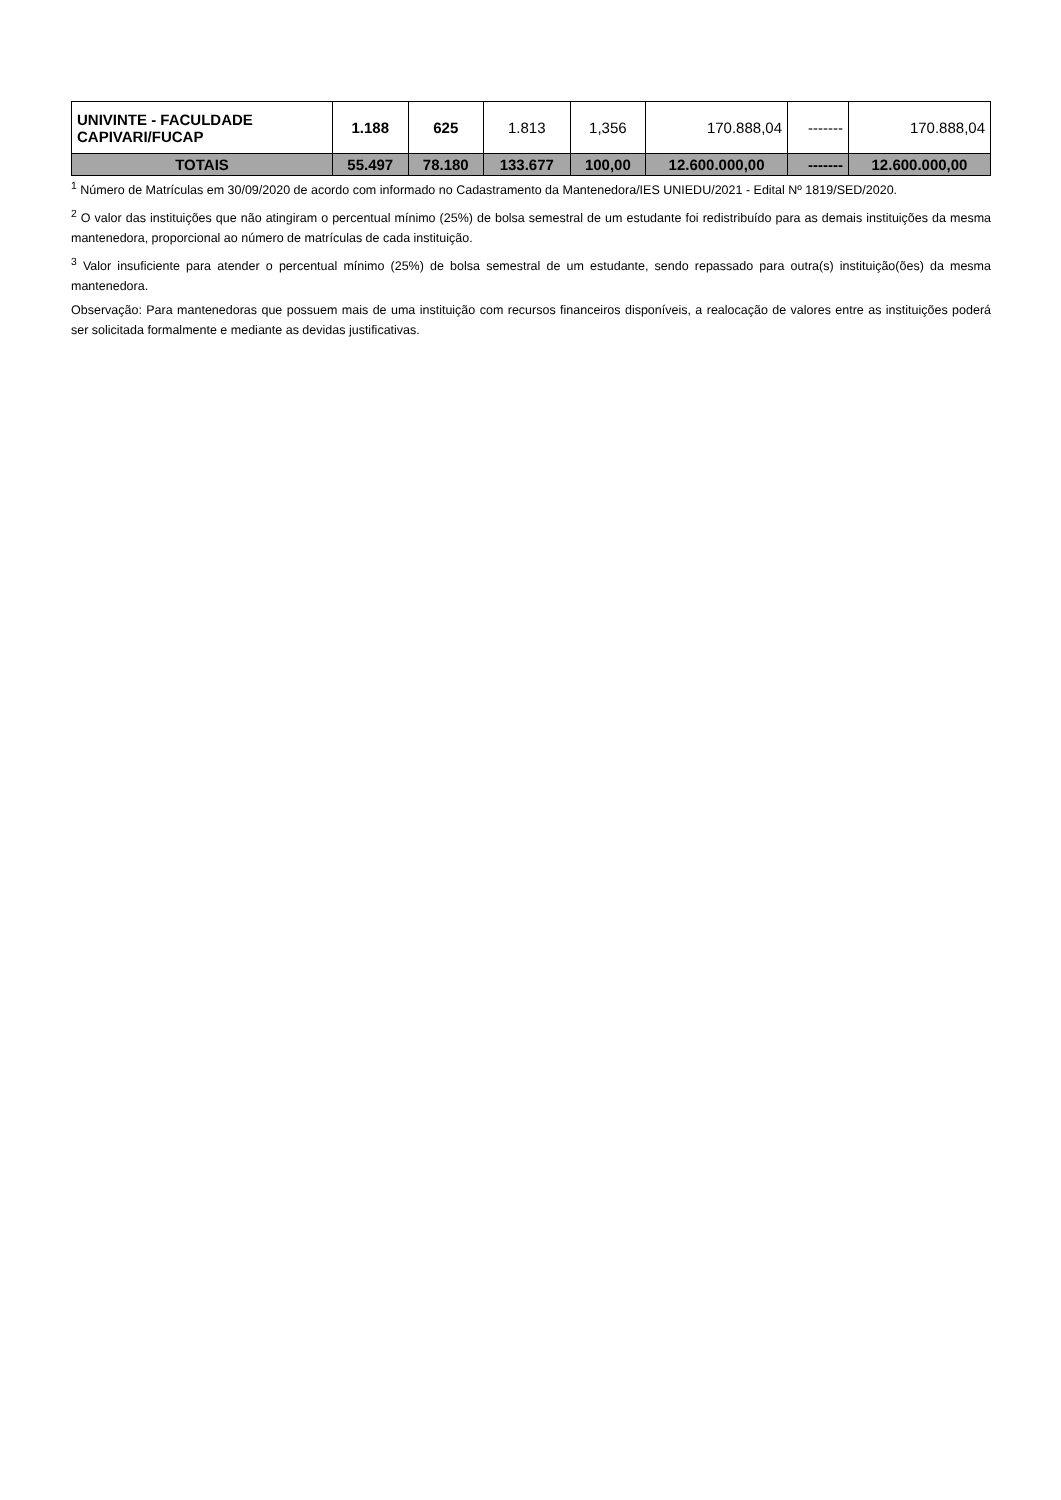| UNIVINTE - FACULDADE CAPIVARI/FUCAP | 1.188 | 625 | 1.813 | 1,356 | 170.888,04 | ------- | 170.888,04 |
| TOTAIS | 55.497 | 78.180 | 133.677 | 100,00 | 12.600.000,00 | ------- | 12.600.000,00 |
<sup>1</sup> Número de Matrículas em 30/09/2020 de acordo com informado no Cadastramento da Mantenedora/IES UNIEDU/2021 - Edital Nº 1819/SED/2020.
<sup>2</sup> O valor das instituições que não atingiram o percentual mínimo (25%) de bolsa semestral de um estudante foi redistribuído para as demais instituições da mesma mantenedora, proporcional ao número de matrículas de cada instituição.
<sup>3</sup> Valor insuficiente para atender o percentual mínimo (25%) de bolsa semestral de um estudante, sendo repassado para outra(s) instituição(ões) da mesma mantenedora.
Observação: Para mantenedoras que possuem mais de uma instituição com recursos financeiros disponíveis, a realocação de valores entre as instituições poderá ser solicitada formalmente e mediante as devidas justificativas.